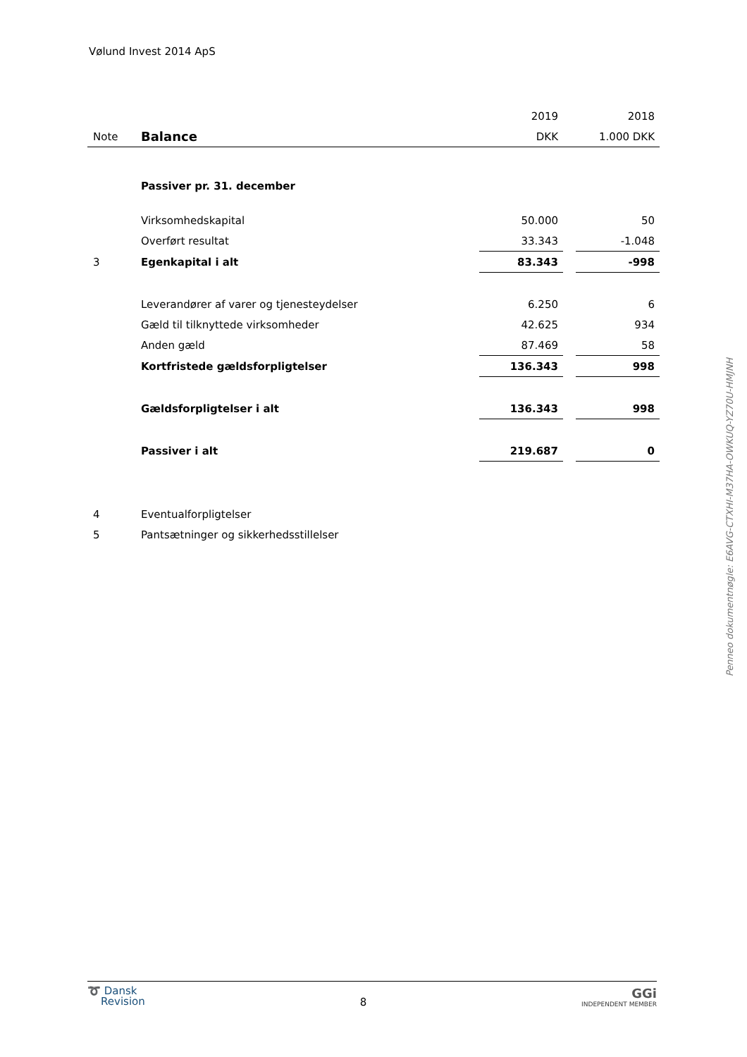Vølund Invest 2014 ApS
| | | 2019 | | 2018 |
| Note | Balance | DKK | | 1.000 DKK |
| | Passiver pr. 31. december | | | |
| | Virksomhedskapital | 50.000 | | 50 |
| | Overført resultat | 33.343 | | -1.048 |
| 3 | Egenkapital i alt | 83.343 | | -998 |
| | Leverandører af varer og tjenesteydelser | 6.250 | | 6 |
| | Gæld til tilknyttede virksomheder | 42.625 | | 934 |
| | Anden gæld | 87.469 | | 58 |
| | Kortfristede gældsforpligtelser | 136.343 | | 998 |
| | Gældsforpligtelser i alt | 136.343 | | 998 |
| | Passiver i alt | 219.687 | | 0 |
| 4 | Eventualforpligtelser | | | |
| 5 | Pantsætninger og sikkerhedsstillelser | | | |
Penneo dokumentnøgle: E6AVG-CTXHI-M37HA-OWKUQ-YZ70U-HMJNH
➰ Dansk
Revision
8
GGi
INDEPENDENT MEMBER